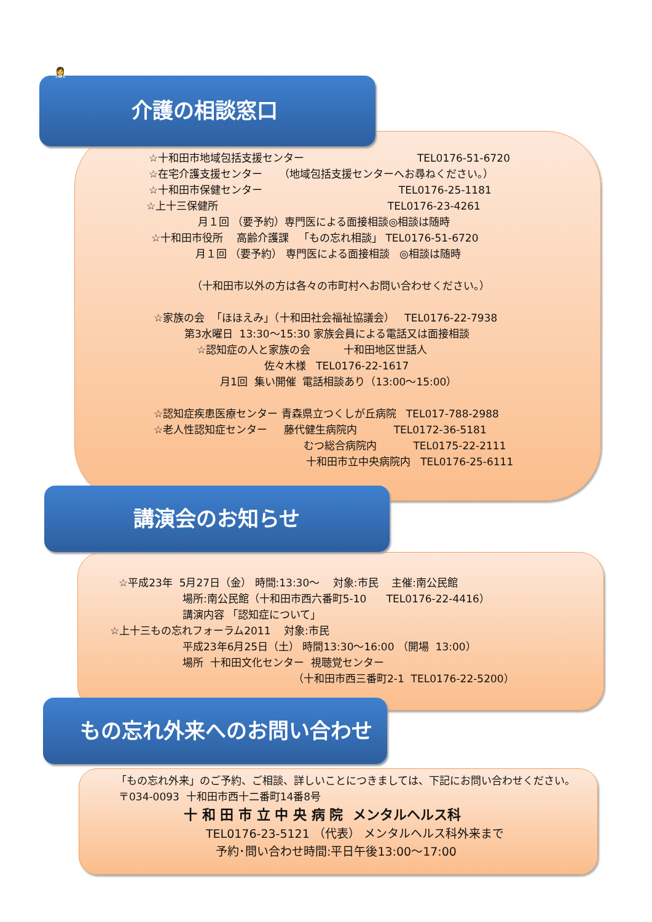☆十和田市地域包括支援センター TEL0176-51-6720
☆在宅介護支援センター （地域包括支援センターへお尋ねください。）
☆十和田市保健センター TEL0176-25-1181
☆上十三保健所 TEL0176-23-4261
月１回 （要予約）専門医による面接相談◎相談は随時
☆十和田市役所 高齢介護課 「もの忘れ相談」 TEL0176-51-6720
月１回 （要予約） 専門医による面接相談 ◎相談は随時
（十和田市以外の方は各々の市町村へお問い合わせください。）
☆家族の会 「ほほえみ」（十和田社会福祉協議会） TEL0176-22-7938
第3水曜日 13:30～15:30 家族会員による電話又は面接相談
☆認知症の人と家族の会 十和田地区世話人
佐々木様 TEL0176-22-1617
月1回 集い開催 電話相談あり（13:00～15:00）
☆認知症疾患医療センター 青森県立つくしが丘病院 TEL017-788-2988
☆老人性認知症センター 藤代健生病院内 TEL0172-36-5181
むつ総合病院内 TEL0175-22-2111
十和田市立中央病院内 TEL0176-25-6111
介護の相談窓口
👩‍⚕️
☆平成23年 5月27日（金） 時間:13:30～ 対象:市民 主催:南公民館
場所:南公民館（十和田市西六番町5-10 TEL0176-22-4416）
講演内容 「認知症について」
☆上十三もの忘れフォーラム2011 対象:市民
平成23年6月25日（土） 時間13:30～16:00 （開場 13:00）
場所 十和田文化センター 視聴覚センター
（十和田市西三番町2-1 TEL0176-22-5200）
講演会のお知らせ
「もの忘れ外来」のご予約、ご相談、詳しいことにつきましては、下記にお問い合わせください。
〒034-0093 十和田市西十二番町14番8号
十 和 田 市 立 中 央 病 院 メンタルヘルス科
TEL0176-23-5121 （代表） メンタルヘルス科外来まで
予約･問い合わせ時間:平日午後13:00～17:00
もの忘れ外来へのお問い合わせ